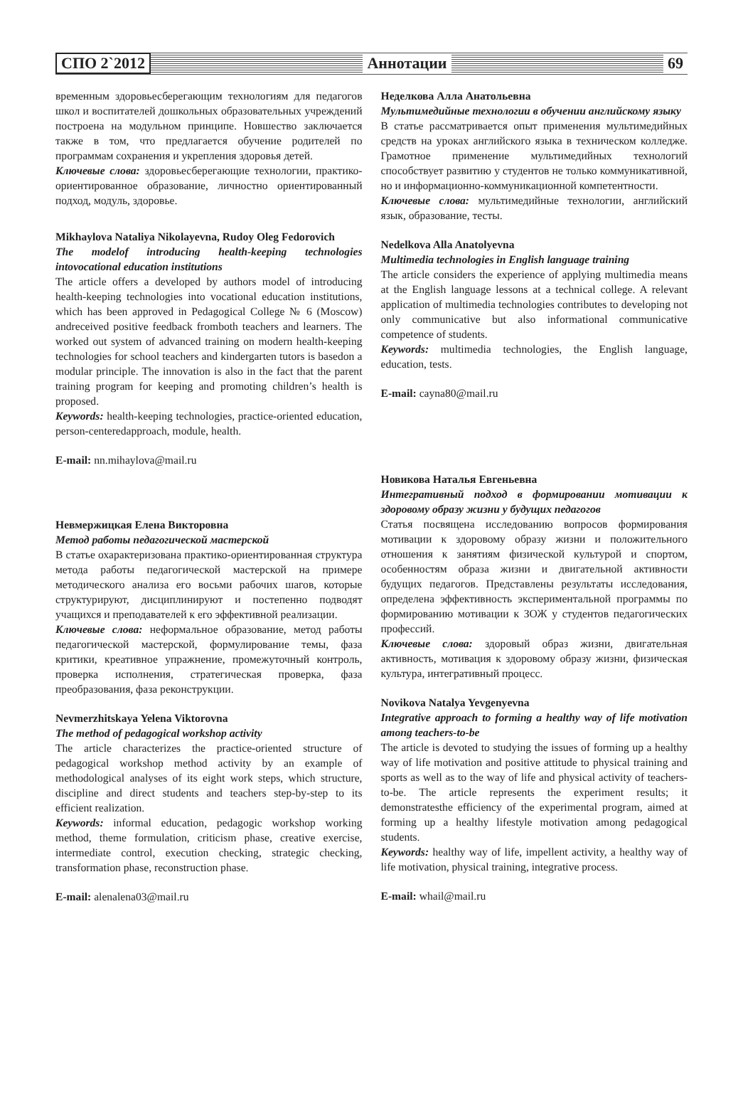СПО 2`2012 Аннотации 69
временным здоровьесберегающим технологиям для педагогов школ и воспитателей дошкольных образовательных учреждений построена на модульном принципе. Новшество заключается также в том, что предлагается обучение родителей по программам сохранения и укрепления здоровья детей.
Ключевые слова: здоровьесберегающие технологии, практико-ориентированное образование, личностно ориентированный подход, модуль, здоровье.
Mikhaylova Nataliya Nikolayevna, Rudoy Oleg Fedorovich
The modelof introducing health-keeping technologies intovocational education institutions
The article offers a developed by authors model of introducing health-keeping technologies into vocational education institutions, which has been approved in Pedagogical College № 6 (Moscow) andreceived positive feedback fromboth teachers and learners. The worked out system of advanced training on modern health-keeping technologies for school teachers and kindergarten tutors is basedon a modular principle. The innovation is also in the fact that the parent training program for keeping and promoting children’s health is proposed.
Keywords: health-keeping technologies, practice-oriented education, person-centeredapproach, module, health.
E-mail: nn.mihaylova@mail.ru
Невмержицкая Елена Викторовна
Метод работы педагогической мастерской
В статье охарактеризована практико-ориентированная структура метода работы педагогической мастерской на примере методического анализа его восьми рабочих шагов, которые структурируют, дисциплинируют и постепенно подводят учащихся и преподавателей к его эффективной реализации.
Ключевые слова: неформальное образование, метод работы педагогической мастерской, формулирование темы, фаза критики, креативное упражнение, промежуточный контроль, проверка исполнения, стратегическая проверка, фаза преобразования, фаза реконструкции.
Nevmerzhitskaya Yelena Viktorovna
The method of pedagogical workshop activity
The article characterizes the practice-oriented structure of pedagogical workshop method activity by an example of methodological analyses of its eight work steps, which structure, discipline and direct students and teachers step-by-step to its efficient realization.
Keywords: informal education, pedagogic workshop working method, theme formulation, criticism phase, creative exercise, intermediate control, execution checking, strategic checking, transformation phase, reconstruction phase.
E-mail: alenalena03@mail.ru
Неделкова Алла Анатольевна
Мультимедийные технологии в обучении английскому языку
В статье рассматривается опыт применения мультимедийных средств на уроках английского языка в техническом колледже. Грамотное применение мультимедийных технологий способствует развитию у студентов не только коммуникативной, но и информационно-коммуникационной компетентности.
Ключевые слова: мультимедийные технологии, английский язык, образование, тесты.
Nedelkova Alla Anatolyevna
Multimedia technologies in English language training
The article considers the experience of applying multimedia means at the English language lessons at a technical college. A relevant application of multimedia technologies contributes to developing not only communicative but also informational communicative competence of students.
Keywords: multimedia technologies, the English language, education, tests.
E-mail: cayna80@mail.ru
Новикова Наталья Евгеньевна
Интегративный подход в формировании мотивации к здоровому образу жизни у будущих педагогов
Статья посвящена исследованию вопросов формирования мотивации к здоровому образу жизни и положительного отношения к занятиям физической культурой и спортом, особенностям образа жизни и двигательной активности будущих педагогов. Представлены результаты исследования, определена эффективность экспериментальной программы по формированию мотивации к ЗОЖ у студентов педагогических профессий.
Ключевые слова: здоровый образ жизни, двигательная активность, мотивация к здоровому образу жизни, физическая культура, интегративный процесс.
Novikova Natalya Yevgenyevna
Integrative approach to forming a healthy way of life motivation among teachers-to-be
The article is devoted to studying the issues of forming up a healthy way of life motivation and positive attitude to physical training and sports as well as to the way of life and physical activity of teachers-to-be. The article represents the experiment results; it demonstratesthe efficiency of the experimental program, aimed at forming up a healthy lifestyle motivation among pedagogical students.
Keywords: healthy way of life, impellent activity, a healthy way of life motivation, physical training, integrative process.
E-mail: whail@mail.ru